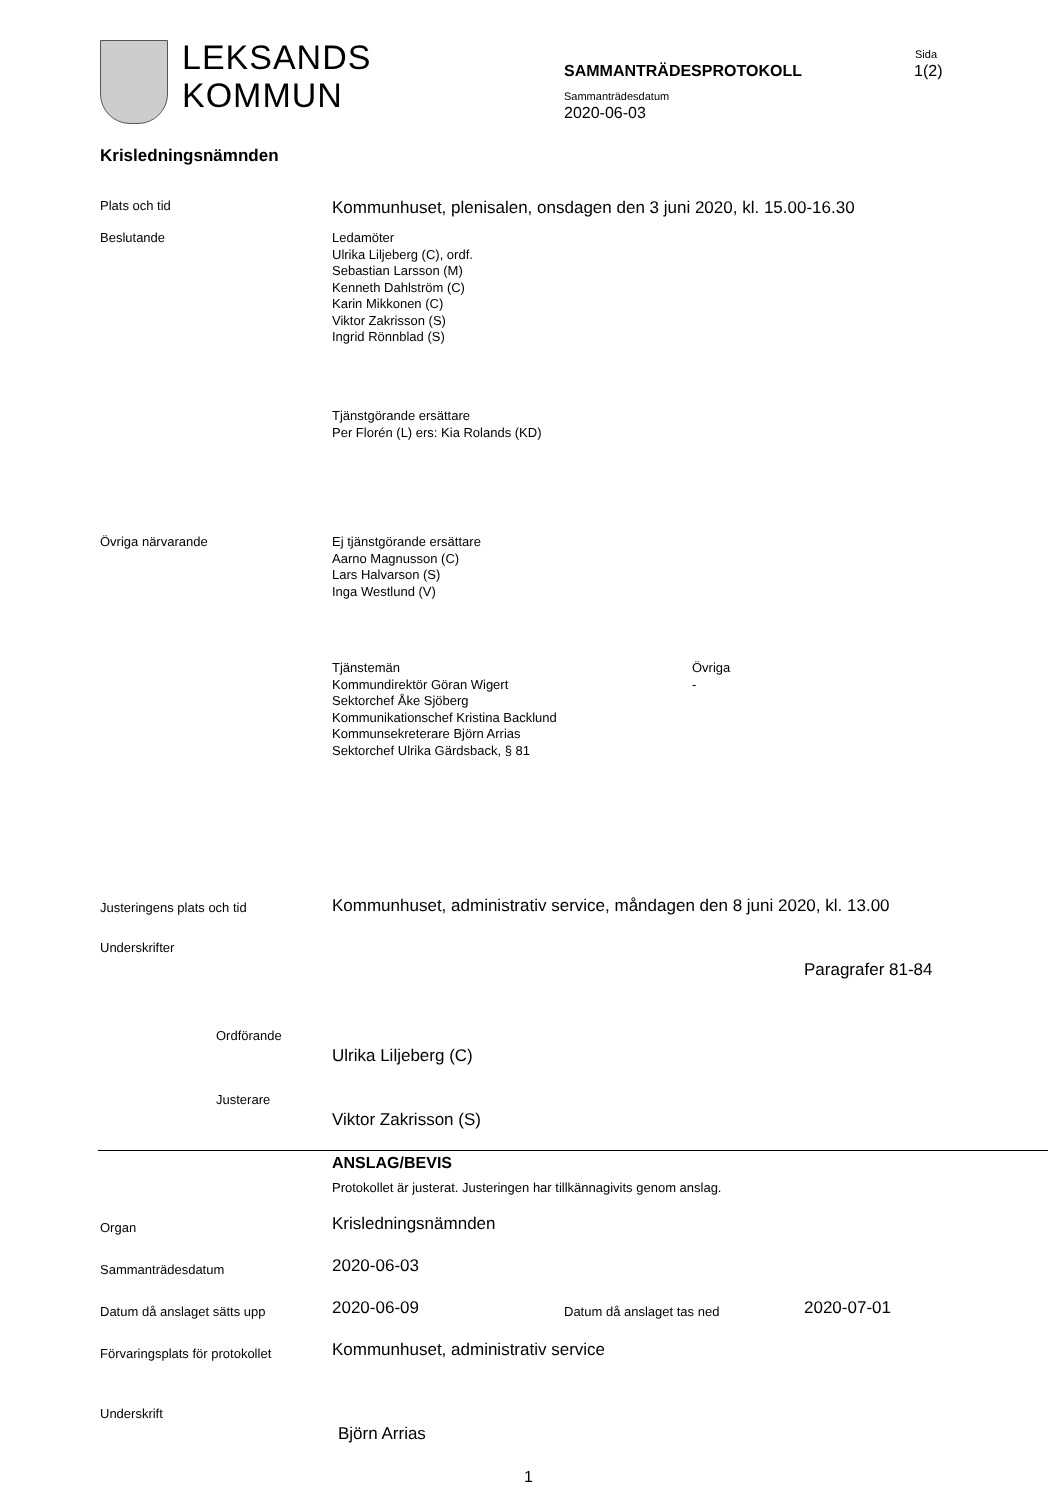LEKSANDS
KOMMUN
Sida
SAMMANTRÄDESPROTOKOLL 1(2)
Sammanträdesdatum
2020-06-03
Krisledningsnämnden
Plats och tid Kommunhuset, plenisalen, onsdagen den 3 juni 2020, kl. 15.00-16.30
Beslutande
Ledamöter
Ulrika Liljeberg (C), ordf.
Sebastian Larsson (M)
Kenneth Dahlström (C)
Karin Mikkonen (C)
Viktor Zakrisson (S)
Ingrid Rönnblad (S)
Tjänstgörande ersättare
Per Florén (L) ers: Kia Rolands (KD)
Övriga närvarande
Ej tjänstgörande ersättare
Aarno Magnusson (C)
Lars Halvarson (S)
Inga Westlund (V)
Tjänstemän
Kommundirektör Göran Wigert
Sektorchef Åke Sjöberg
Kommunikationschef Kristina Backlund
Kommunsekreterare Björn Arrias
Sektorchef Ulrika Gärdsback, § 81
Övriga
-
Justeringens plats och tid Kommunhuset, administrativ service, måndagen den 8 juni 2020, kl. 13.00
Underskrifter
Paragrafer 81-84
Ordförande
Ulrika Liljeberg (C)
Justerare
Viktor Zakrisson (S)
ANSLAG/BEVIS
Protokollet är justerat. Justeringen har tillkännagivits genom anslag.
Organ Krisledningsnämnden
Sammanträdesdatum 2020-06-03
Datum då anslaget sätts upp 2020-06-09 Datum då anslaget tas ned 2020-07-01
Förvaringsplats för protokollet Kommunhuset, administrativ service
Underskrift
Björn Arrias
1